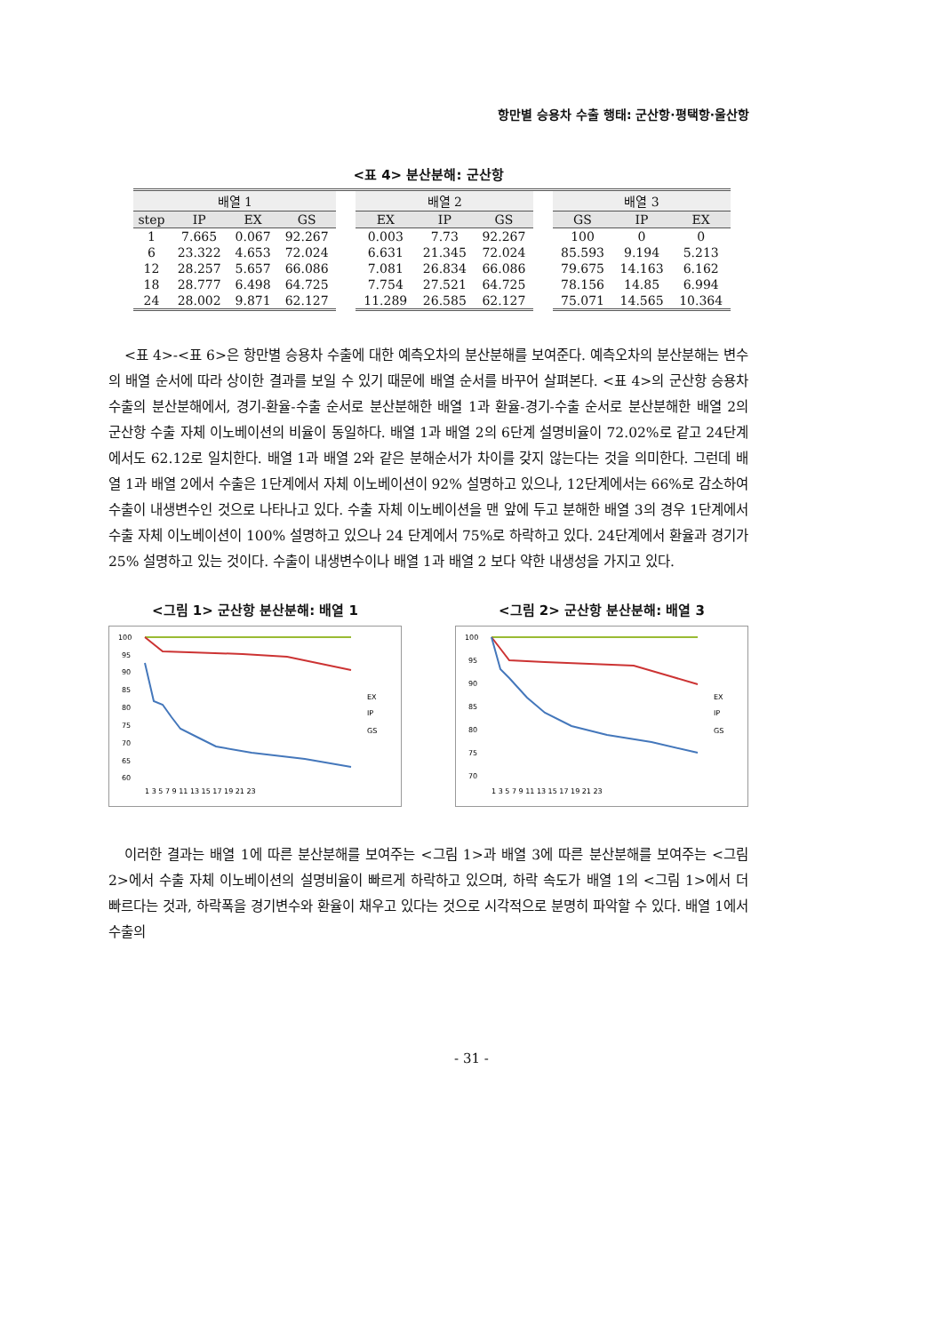항만별 승용차 수출 행태: 군산항·평택항·울산항
<표 4> 분산분해: 군산항
| 배열 1 | | | | | 배열 2 | | | | 배열 3 | | |
| --- | --- | --- | --- | --- | --- | --- | --- | --- | --- | --- | --- |
| step | IP | EX | GS | | EX | IP | GS | | GS | IP | EX |
| 1 | 7.665 | 0.067 | 92.267 | | 0.003 | 7.73 | 92.267 | | 100 | 0 | 0 |
| 6 | 23.322 | 4.653 | 72.024 | | 6.631 | 21.345 | 72.024 | | 85.593 | 9.194 | 5.213 |
| 12 | 28.257 | 5.657 | 66.086 | | 7.081 | 26.834 | 66.086 | | 79.675 | 14.163 | 6.162 |
| 18 | 28.777 | 6.498 | 64.725 | | 7.754 | 27.521 | 64.725 | | 78.156 | 14.85 | 6.994 |
| 24 | 28.002 | 9.871 | 62.127 | | 11.289 | 26.585 | 62.127 | | 75.071 | 14.565 | 10.364 |
<표 4>-<표 6>은 항만별 승용차 수출에 대한 예측오차의 분산분해를 보여준다. 예측오차의 분산분해는 변수의 배열 순서에 따라 상이한 결과를 보일 수 있기 때문에 배열 순서를 바꾸어 살펴본다. <표 4>의 군산항 승용차 수출의 분산분해에서, 경기-환율-수출 순서로 분산분해한 배열 1과 환율-경기-수출 순서로 분산분해한 배열 2의 군산항 수출 자체 이노베이션의 비율이 동일하다. 배열 1과 배열 2의 6단계 설명비율이 72.02%로 같고 24단계에서도 62.12로 일치한다. 배열 1과 배열 2와 같은 분해순서가 차이를 갖지 않는다는 것을 의미한다. 그런데 배열 1과 배열 2에서 수출은 1단계에서 자체 이노베이션이 92% 설명하고 있으나, 12단계에서는 66%로 감소하여 수출이 내생변수인 것으로 나타나고 있다. 수출 자체 이노베이션을 맨 앞에 두고 분해한 배열 3의 경우 1단계에서 수출 자체 이노베이션이 100% 설명하고 있으나 24 단계에서 75%로 하락하고 있다. 24단계에서 환율과 경기가 25% 설명하고 있는 것이다. 수출이 내생변수이나 배열 1과 배열 2 보다 약한 내생성을 가지고 있다.
<그림 1> 군산항 분산분해: 배열 1
100
95
90
85
80
75
70
65
60
1 3 5 7 9 11 13 15 17 19 21 23
EX
IP
GS
<그림 2> 군산항 분산분해: 배열 3
100
95
90
85
80
75
70
1 3 5 7 9 11 13 15 17 19 21 23
EX
IP
GS
이러한 결과는 배열 1에 따른 분산분해를 보여주는 <그림 1>과 배열 3에 따른 분산분해를 보여주는 <그림 2>에서 수출 자체 이노베이션의 설명비율이 빠르게 하락하고 있으며, 하락 속도가 배열 1의 <그림 1>에서 더 빠르다는 것과, 하락폭을 경기변수와 환율이 채우고 있다는 것으로 시각적으로 분명히 파악할 수 있다. 배열 1에서 수출의
- 31 -